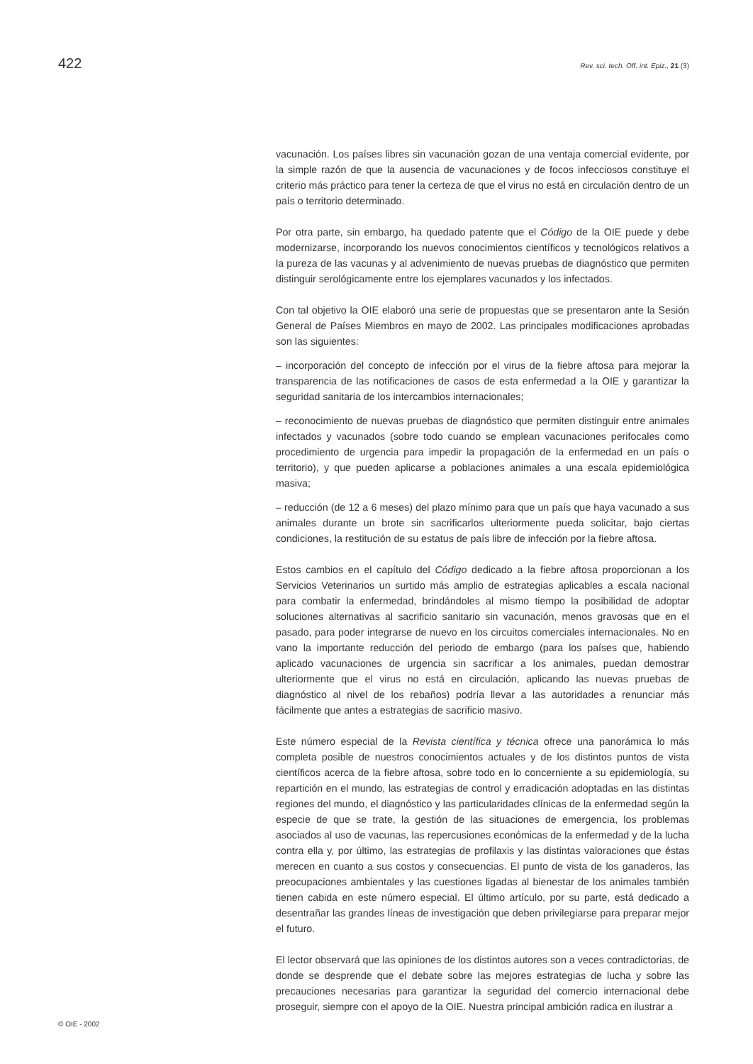422 Rev. sci. tech. Off. int. Epiz., 21 (3)
vacunación. Los países libres sin vacunación gozan de una ventaja comercial evidente, por la simple razón de que la ausencia de vacunaciones y de focos infecciosos constituye el criterio más práctico para tener la certeza de que el virus no está en circulación dentro de un país o territorio determinado.
Por otra parte, sin embargo, ha quedado patente que el Código de la OIE puede y debe modernizarse, incorporando los nuevos conocimientos científicos y tecnológicos relativos a la pureza de las vacunas y al advenimiento de nuevas pruebas de diagnóstico que permiten distinguir serológicamente entre los ejemplares vacunados y los infectados.
Con tal objetivo la OIE elaboró una serie de propuestas que se presentaron ante la Sesión General de Países Miembros en mayo de 2002. Las principales modificaciones aprobadas son las siguientes:
– incorporación del concepto de infección por el virus de la fiebre aftosa para mejorar la transparencia de las notificaciones de casos de esta enfermedad a la OIE y garantizar la seguridad sanitaria de los intercambios internacionales;
– reconocimiento de nuevas pruebas de diagnóstico que permiten distinguir entre animales infectados y vacunados (sobre todo cuando se emplean vacunaciones perifocales como procedimiento de urgencia para impedir la propagación de la enfermedad en un país o territorio), y que pueden aplicarse a poblaciones animales a una escala epidemiológica masiva;
– reducción (de 12 a 6 meses) del plazo mínimo para que un país que haya vacunado a sus animales durante un brote sin sacrificarlos ulteriormente pueda solicitar, bajo ciertas condiciones, la restitución de su estatus de país libre de infección por la fiebre aftosa.
Estos cambios en el capítulo del Código dedicado a la fiebre aftosa proporcionan a los Servicios Veterinarios un surtido más amplio de estrategias aplicables a escala nacional para combatir la enfermedad, brindándoles al mismo tiempo la posibilidad de adoptar soluciones alternativas al sacrificio sanitario sin vacunación, menos gravosas que en el pasado, para poder integrarse de nuevo en los circuitos comerciales internacionales. No en vano la importante reducción del periodo de embargo (para los países que, habiendo aplicado vacunaciones de urgencia sin sacrificar a los animales, puedan demostrar ulteriormente que el virus no está en circulación, aplicando las nuevas pruebas de diagnóstico al nivel de los rebaños) podría llevar a las autoridades a renunciar más fácilmente que antes a estrategias de sacrificio masivo.
Este número especial de la Revista científica y técnica ofrece una panorámica lo más completa posible de nuestros conocimientos actuales y de los distintos puntos de vista científicos acerca de la fiebre aftosa, sobre todo en lo concerniente a su epidemiología, su repartición en el mundo, las estrategias de control y erradicación adoptadas en las distintas regiones del mundo, el diagnóstico y las particularidades clínicas de la enfermedad según la especie de que se trate, la gestión de las situaciones de emergencia, los problemas asociados al uso de vacunas, las repercusiones económicas de la enfermedad y de la lucha contra ella y, por último, las estrategias de profilaxis y las distintas valoraciones que éstas merecen en cuanto a sus costos y consecuencias. El punto de vista de los ganaderos, las preocupaciones ambientales y las cuestiones ligadas al bienestar de los animales también tienen cabida en este número especial. El último artículo, por su parte, está dedicado a desentrañar las grandes líneas de investigación que deben privilegiarse para preparar mejor el futuro.
El lector observará que las opiniones de los distintos autores son a veces contradictorias, de donde se desprende que el debate sobre las mejores estrategias de lucha y sobre las precauciones necesarias para garantizar la seguridad del comercio internacional debe proseguir, siempre con el apoyo de la OIE. Nuestra principal ambición radica en ilustrar a
© OIE - 2002